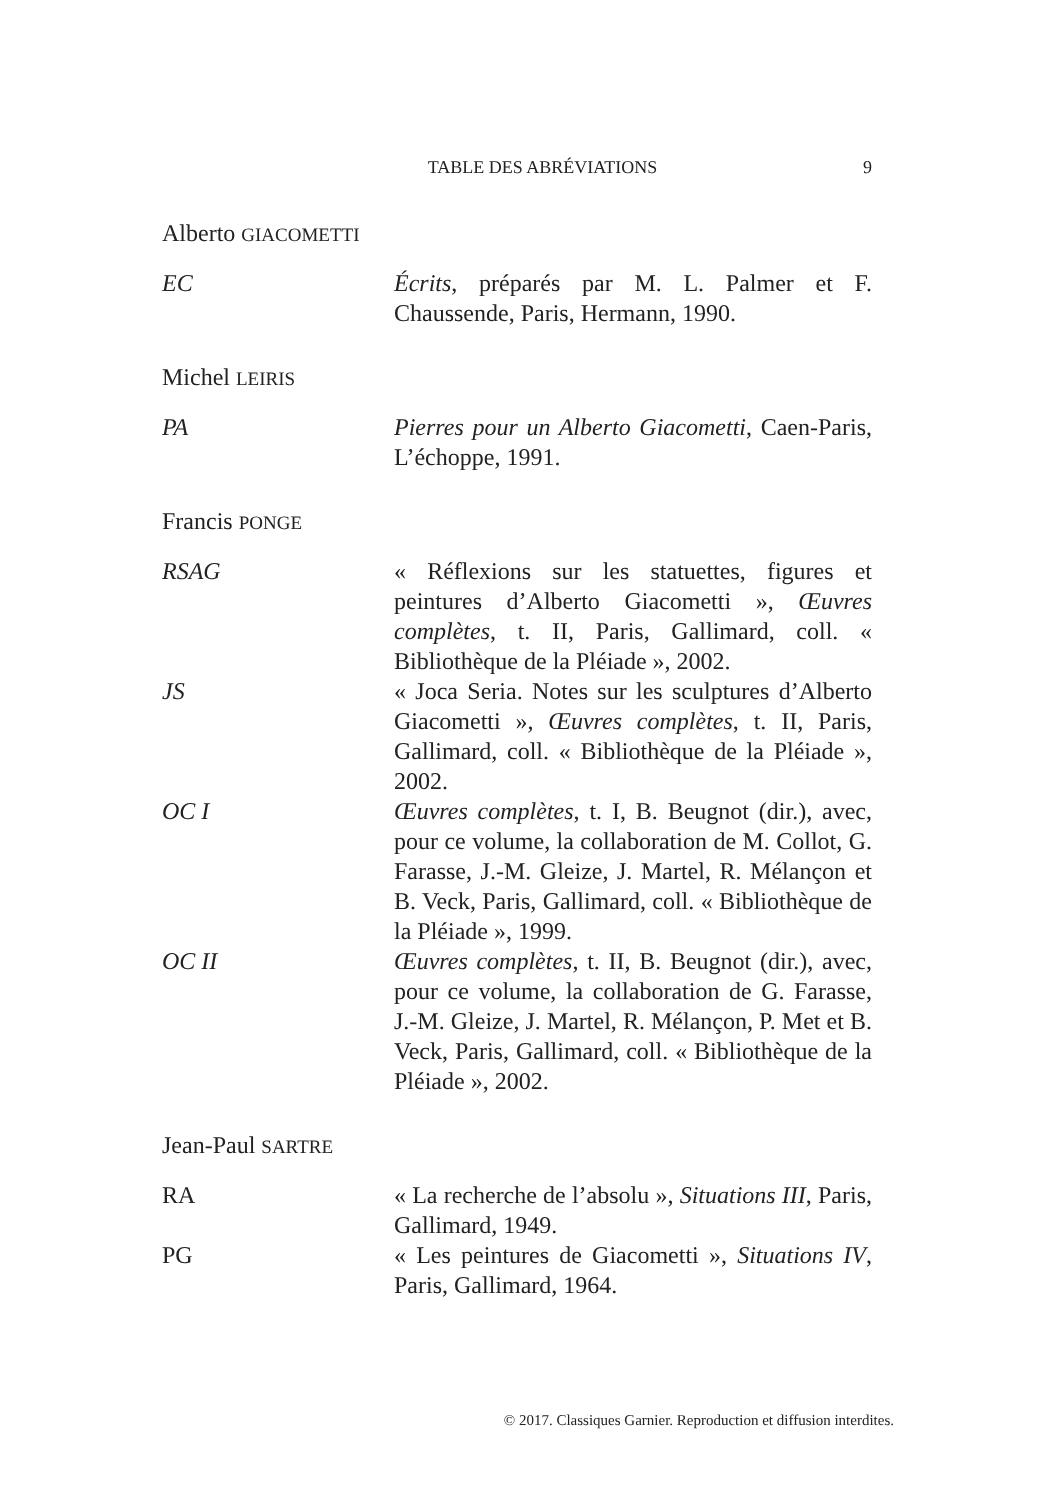TABLE DES ABRÉVIATIONS 9
Alberto GIACOMETTI
EC Écrits, préparés par M. L. Palmer et F. Chaussende, Paris, Hermann, 1990.
Michel LEIRIS
PA Pierres pour un Alberto Giacometti, Caen-Paris, L’échoppe, 1991.
Francis PONGE
RSAG « Réflexions sur les statuettes, figures et peintures d’Alberto Giacometti », Œuvres complètes, t. II, Paris, Gallimard, coll. « Bibliothèque de la Pléiade », 2002.
JS « Joca Seria. Notes sur les sculptures d’Alberto Giacometti », Œuvres complètes, t. II, Paris, Gallimard, coll. « Bibliothèque de la Pléiade », 2002.
OC I Œuvres complètes, t. I, B. Beugnot (dir.), avec, pour ce volume, la collaboration de M. Collot, G. Farasse, J.-M. Gleize, J. Martel, R. Mélançon et B. Veck, Paris, Gallimard, coll. « Bibliothèque de la Pléiade », 1999.
OC II Œuvres complètes, t. II, B. Beugnot (dir.), avec, pour ce volume, la collaboration de G. Farasse, J.-M. Gleize, J. Martel, R. Mélançon, P. Met et B. Veck, Paris, Gallimard, coll. « Bibliothèque de la Pléiade », 2002.
Jean-Paul SARTRE
RA « La recherche de l’absolu », Situations III, Paris, Gallimard, 1949.
PG « Les peintures de Giacometti », Situations IV, Paris, Gallimard, 1964.
© 2017. Classiques Garnier. Reproduction et diffusion interdites.